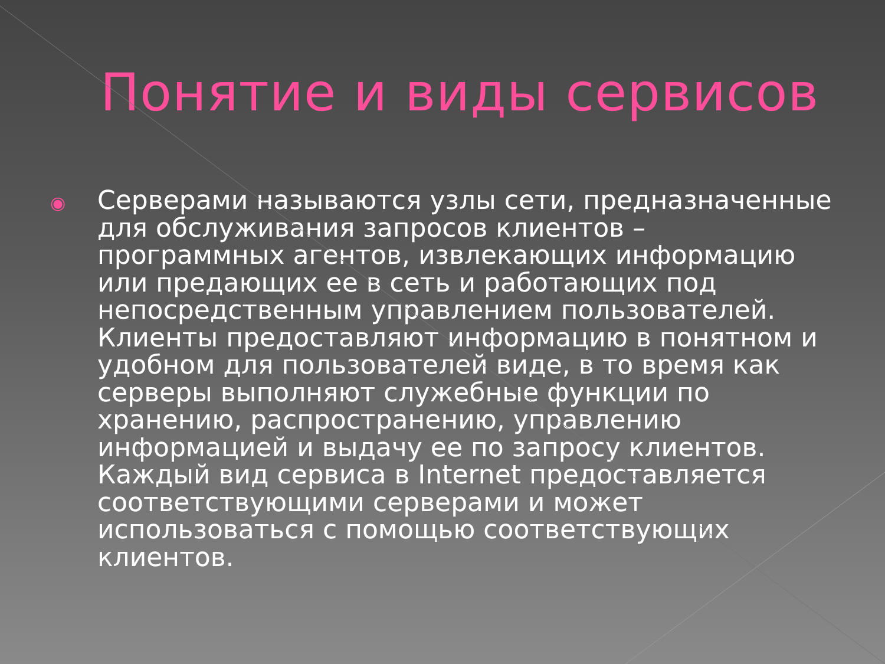Понятие и виды сервисов
◉
Серверами называются узлы сети, предназначенные для обслуживания запросов клиентов – программных агентов, извлекающих информацию или предающих ее в сеть и работающих под непосредственным управлением пользователей. Клиенты предоставляют информацию в понятном и удобном для пользователей виде, в то время как серверы выполняют служебные функции по хранению, распространению, управлению информацией и выдачу ее по запросу клиентов. Каждый вид сервиса в Internet предоставляется соответствующими серверами и может использоваться с помощью соответствующих клиентов.